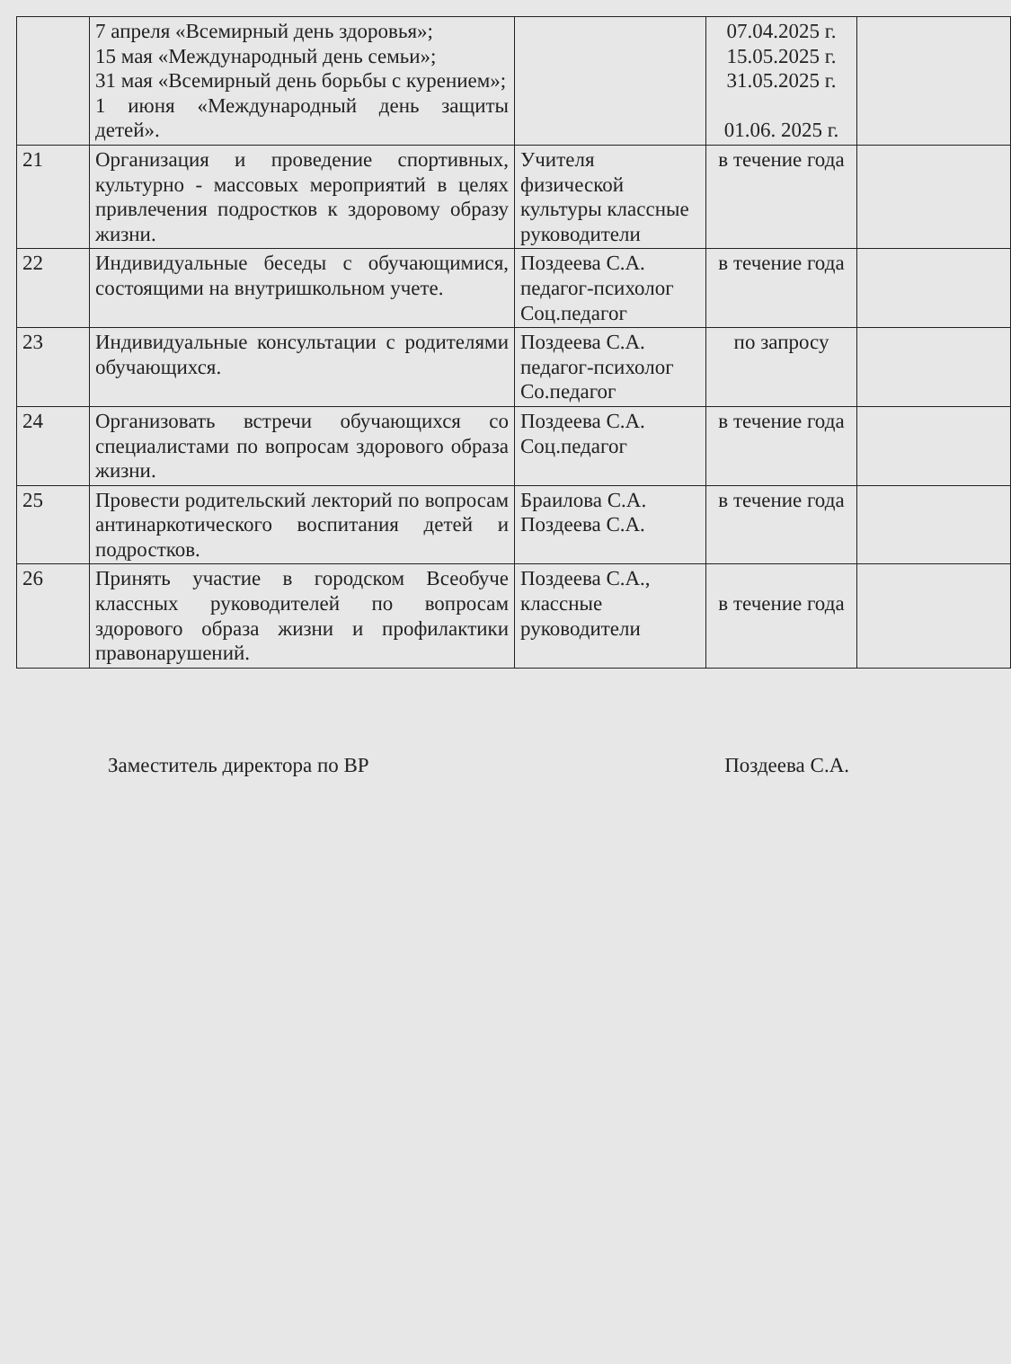| | 7 апреля «Всемирный день здоровья»; 15 мая «Международный день семьи»; 31 мая «Всемирный день борьбы с курением»; 1 июня «Международный день защиты детей». | | 07.04.2025 г. 15.05.2025 г. 31.05.2025 г. 01.06. 2025 г. | |
| 21 | Организация и проведение спортивных, культурно - массовых мероприятий в целях привлечения подростков к здоровому образу жизни. | Учителя физической культуры классные руководители | в течение года | |
| 22 | Индивидуальные беседы с обучающимися, состоящими на внутришкольном учете. | Поздеева С.А. педагог-психолог Соц.педагог | в течение года | |
| 23 | Индивидуальные консультации с родителями обучающихся. | Поздеева С.А. педагог-психолог Со.педагог | по запросу | |
| 24 | Организовать встречи обучающихся со специалистами по вопросам здорового образа жизни. | Поздеева С.А. Соц.педагог | в течение года | |
| 25 | Провести родительский лекторий по вопросам антинаркотического воспитания детей и подростков. | Браилова С.А. Поздеева С.А. | в течение года | |
| 26 | Принять участие в городском Всеобуче классных руководителей по вопросам здорового образа жизни и профилактики правонарушений. | Поздеева С.А., классные руководители | в течение года | |
Заместитель директора по ВР Поздеева С.А.